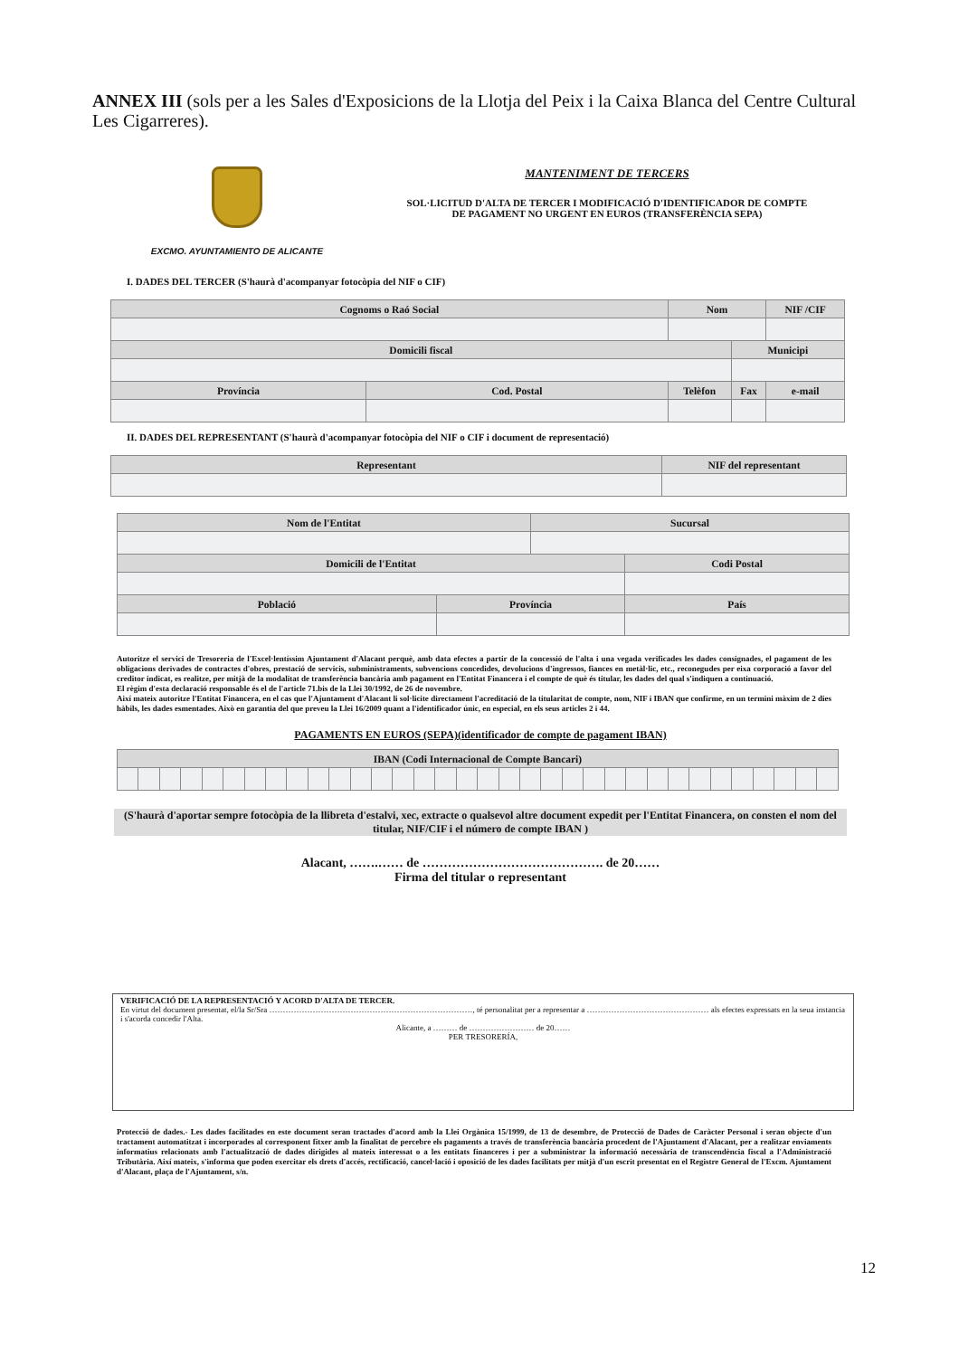ANNEX III (sols per a les Sales d'Exposicions de la Llotja del Peix i la Caixa Blanca del Centre Cultural Les Cigarreres).
EXCMO. AYUNTAMIENTO DE ALICANTE
MANTENIMENT DE TERCERS
SOL·LICITUD D'ALTA DE TERCER I MODIFICACIÓ D'IDENTIFICADOR DE COMPTE
DE PAGAMENT NO URGENT EN EUROS (TRANSFERÈNCIA SEPA)
I. DADES DEL TERCER (S'haurà d'acompanyar fotocòpia del NIF o CIF)
| Cognoms o Raó Social | | Nom | | | NIF /CIF |
| --- | --- | --- | --- | --- | --- |
| Domicili fiscal | | | Municipi | | |
| Província | Cod. Postal | Telèfon | Fax | e-mail | |
II. DADES DEL REPRESENTANT (S'haurà d'acompanyar fotocòpia del NIF o CIF i document de representació)
| Representant | NIF del representant |
| --- | --- |
| Nom de l'Entitat | | Sucursal | |
| --- | --- | --- | --- |
| Domicili de l'Entitat | | | Codi Postal |
| Població | Província | | País |
Autoritze el servici de Tresoreria de l'Excel·lentíssim Ajuntament d'Alacant perquè, amb data efectes a partir de la concessió de l'alta i una vegada verificades les dades consignades, el pagament de les obligacions derivades de contractes d'obres, prestació de servicis, subministraments, subvencions concedides, devolucions d'ingressos, fiances en metàl·lic, etc., reconegudes per eixa corporació a favor del creditor indicat, es realitze, per mitjà de la modalitat de transferència bancària amb pagament en l'Entitat Financera i el compte de què és titular, les dades del qual s'indiquen a continuació.
El règim d'esta declaració responsable és el de l'article 71.bis de la Llei 30/1992, de 26 de novembre.
Així mateix autoritze l'Entitat Financera, en el cas que l'Ajuntament d'Alacant li sol·licite directament l'acreditació de la titularitat de compte, nom, NIF i IBAN que confirme, en un termini màxim de 2 dies hàbils, les dades esmentades. Això en garantia del que preveu la Llei 16/2009 quant a l'identificador únic, en especial, en els seus articles 2 i 44.
PAGAMENTS EN EUROS (SEPA)(identificador de compte de pagament IBAN)
| IBAN (Codi Internacional de Compte Bancari) | | | | | | | | | | | | | | | | | | | | | | | | | | | | | | | | | |
| --- | --- | --- | --- | --- | --- | --- | --- | --- | --- | --- | --- | --- | --- | --- | --- | --- | --- | --- | --- | --- | --- | --- | --- | --- | --- | --- | --- | --- | --- | --- | --- | --- | --- |
(S'haurà d'aportar sempre fotocòpia de la llibreta d'estalvi, xec, extracte o qualsevol altre document expedit per l'Entitat Financera, on consten el nom del titular, NIF/CIF i el número de compte IBAN )
Alacant, …….…… de ……………………………………. de 20……
Firma del titular o representant
VERIFICACIÓ DE LA REPRESENTACIÓ Y ACORD D'ALTA DE TERCER.
En virtut del document presentat, el/la Sr/Sra …………………………………………………………………, té personalitat per a representar a ……………………………………… als efectes expressats en la seua instancia i s'acorda concedir l'Alta.
Alicante, a ……… de …………………… de 20……
PER TRESORERÍA,
Protecció de dades.- Les dades facilitades en este document seran tractades d'acord amb la Llei Orgànica 15/1999, de 13 de desembre, de Protecció de Dades de Caràcter Personal i seran objecte d'un tractament automatitzat i incorporades al corresponent fitxer amb la finalitat de percebre els pagaments a través de transferència bancària procedent de l'Ajuntament d'Alacant, per a realitzar enviaments informatius relacionats amb l'actualització de dades dirigides al mateix interessat o a les entitats financeres i per a subministrar la informació necessària de transcendència fiscal a l'Administració Tributària. Així mateix, s'informa que poden exercitar els drets d'accés, rectificació, cancel·lació i oposició de les dades facilitats per mitjà d'un escrit presentat en el Registre General de l'Excm. Ajuntament d'Alacant, plaça de l'Ajuntament, s/n.
12